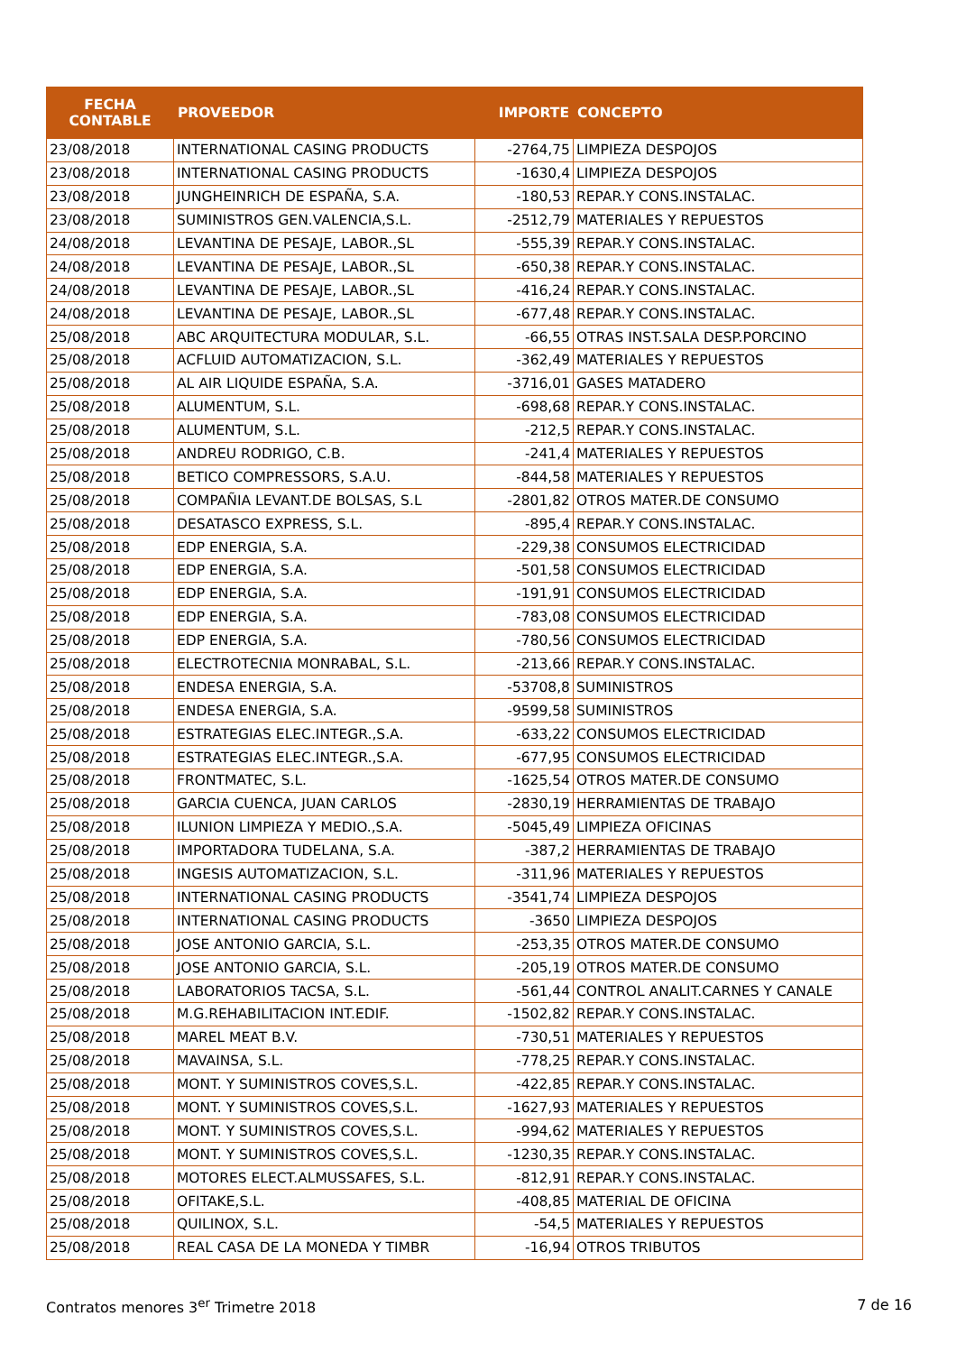| FECHA CONTABLE | PROVEEDOR | IMPORTE | CONCEPTO |
| --- | --- | --- | --- |
| 23/08/2018 | INTERNATIONAL CASING PRODUCTS | -2764,75 | LIMPIEZA DESPOJOS |
| 23/08/2018 | INTERNATIONAL CASING PRODUCTS | -1630,4 | LIMPIEZA DESPOJOS |
| 23/08/2018 | JUNGHEINRICH DE ESPAÑA, S.A. | -180,53 | REPAR.Y CONS.INSTALAC. |
| 23/08/2018 | SUMINISTROS GEN.VALENCIA,S.L. | -2512,79 | MATERIALES Y REPUESTOS |
| 24/08/2018 | LEVANTINA DE PESAJE, LABOR.,SL | -555,39 | REPAR.Y CONS.INSTALAC. |
| 24/08/2018 | LEVANTINA DE PESAJE, LABOR.,SL | -650,38 | REPAR.Y CONS.INSTALAC. |
| 24/08/2018 | LEVANTINA DE PESAJE, LABOR.,SL | -416,24 | REPAR.Y CONS.INSTALAC. |
| 24/08/2018 | LEVANTINA DE PESAJE, LABOR.,SL | -677,48 | REPAR.Y CONS.INSTALAC. |
| 25/08/2018 | ABC ARQUITECTURA MODULAR, S.L. | -66,55 | OTRAS INST.SALA DESP.PORCINO |
| 25/08/2018 | ACFLUID AUTOMATIZACION, S.L. | -362,49 | MATERIALES Y REPUESTOS |
| 25/08/2018 | AL AIR LIQUIDE ESPAÑA, S.A. | -3716,01 | GASES MATADERO |
| 25/08/2018 | ALUMENTUM, S.L. | -698,68 | REPAR.Y CONS.INSTALAC. |
| 25/08/2018 | ALUMENTUM, S.L. | -212,5 | REPAR.Y CONS.INSTALAC. |
| 25/08/2018 | ANDREU RODRIGO, C.B. | -241,4 | MATERIALES Y REPUESTOS |
| 25/08/2018 | BETICO COMPRESSORS, S.A.U. | -844,58 | MATERIALES Y REPUESTOS |
| 25/08/2018 | COMPAÑIA LEVANT.DE BOLSAS, S.L | -2801,82 | OTROS MATER.DE CONSUMO |
| 25/08/2018 | DESATASCO EXPRESS, S.L. | -895,4 | REPAR.Y CONS.INSTALAC. |
| 25/08/2018 | EDP ENERGIA, S.A. | -229,38 | CONSUMOS ELECTRICIDAD |
| 25/08/2018 | EDP ENERGIA, S.A. | -501,58 | CONSUMOS ELECTRICIDAD |
| 25/08/2018 | EDP ENERGIA, S.A. | -191,91 | CONSUMOS ELECTRICIDAD |
| 25/08/2018 | EDP ENERGIA, S.A. | -783,08 | CONSUMOS ELECTRICIDAD |
| 25/08/2018 | EDP ENERGIA, S.A. | -780,56 | CONSUMOS ELECTRICIDAD |
| 25/08/2018 | ELECTROTECNIA MONRABAL, S.L. | -213,66 | REPAR.Y CONS.INSTALAC. |
| 25/08/2018 | ENDESA ENERGIA, S.A. | -53708,8 | SUMINISTROS |
| 25/08/2018 | ENDESA ENERGIA, S.A. | -9599,58 | SUMINISTROS |
| 25/08/2018 | ESTRATEGIAS ELEC.INTEGR.,S.A. | -633,22 | CONSUMOS ELECTRICIDAD |
| 25/08/2018 | ESTRATEGIAS ELEC.INTEGR.,S.A. | -677,95 | CONSUMOS ELECTRICIDAD |
| 25/08/2018 | FRONTMATEC, S.L. | -1625,54 | OTROS MATER.DE CONSUMO |
| 25/08/2018 | GARCIA CUENCA, JUAN CARLOS | -2830,19 | HERRAMIENTAS DE TRABAJO |
| 25/08/2018 | ILUNION LIMPIEZA Y MEDIO.,S.A. | -5045,49 | LIMPIEZA OFICINAS |
| 25/08/2018 | IMPORTADORA TUDELANA, S.A. | -387,2 | HERRAMIENTAS DE TRABAJO |
| 25/08/2018 | INGESIS AUTOMATIZACION, S.L. | -311,96 | MATERIALES Y REPUESTOS |
| 25/08/2018 | INTERNATIONAL CASING PRODUCTS | -3541,74 | LIMPIEZA DESPOJOS |
| 25/08/2018 | INTERNATIONAL CASING PRODUCTS | -3650 | LIMPIEZA DESPOJOS |
| 25/08/2018 | JOSE ANTONIO GARCIA, S.L. | -253,35 | OTROS MATER.DE CONSUMO |
| 25/08/2018 | JOSE ANTONIO GARCIA, S.L. | -205,19 | OTROS MATER.DE CONSUMO |
| 25/08/2018 | LABORATORIOS TACSA, S.L. | -561,44 | CONTROL ANALIT.CARNES Y CANALE |
| 25/08/2018 | M.G.REHABILITACION INT.EDIF. | -1502,82 | REPAR.Y CONS.INSTALAC. |
| 25/08/2018 | MAREL MEAT B.V. | -730,51 | MATERIALES Y REPUESTOS |
| 25/08/2018 | MAVAINSA, S.L. | -778,25 | REPAR.Y CONS.INSTALAC. |
| 25/08/2018 | MONT. Y SUMINISTROS COVES,S.L. | -422,85 | REPAR.Y CONS.INSTALAC. |
| 25/08/2018 | MONT. Y SUMINISTROS COVES,S.L. | -1627,93 | MATERIALES Y REPUESTOS |
| 25/08/2018 | MONT. Y SUMINISTROS COVES,S.L. | -994,62 | MATERIALES Y REPUESTOS |
| 25/08/2018 | MONT. Y SUMINISTROS COVES,S.L. | -1230,35 | REPAR.Y CONS.INSTALAC. |
| 25/08/2018 | MOTORES ELECT.ALMUSSAFES, S.L. | -812,91 | REPAR.Y CONS.INSTALAC. |
| 25/08/2018 | OFITAKE,S.L. | -408,85 | MATERIAL DE OFICINA |
| 25/08/2018 | QUILINOX, S.L. | -54,5 | MATERIALES Y REPUESTOS |
| 25/08/2018 | REAL CASA DE LA MONEDA Y TIMBR | -16,94 | OTROS TRIBUTOS |
Contratos menores 3<sup>er</sup> Trimetre 2018 7 de 16